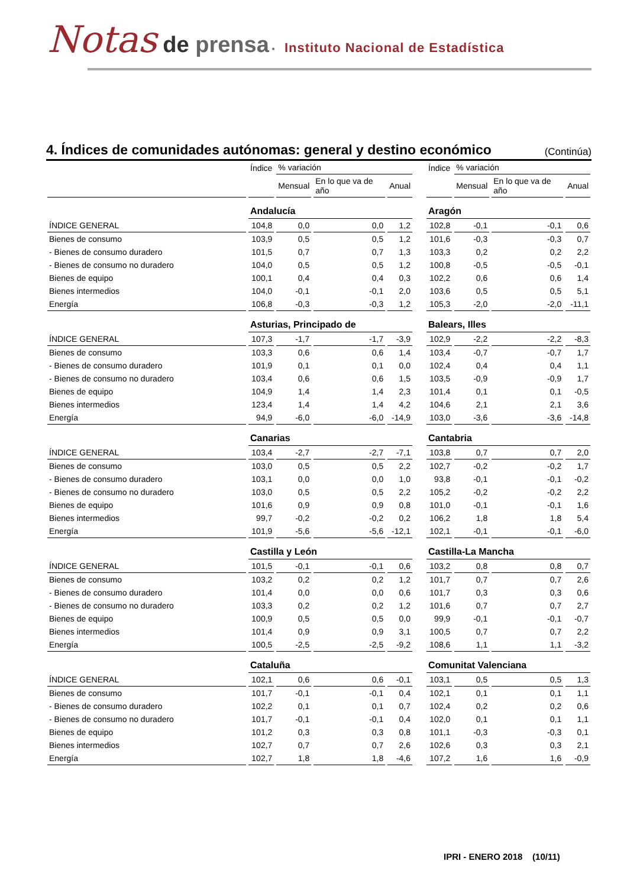Notas de prensa • Instituto Nacional de Estadística
4. Índices de comunidades autónomas: general y destino económico (Continúa)
| | Índice | % variación | | | | Índice | % variación | | |
| --- | --- | --- | --- | --- | --- | --- | --- | --- | --- |
| | | Mensual | En lo que va de año | Anual | | | Mensual | En lo que va de año | Anual |
| | Andalucía | | | | | Aragón | | | |
| ÍNDICE GENERAL | 104,8 | 0,0 | 0,0 | 1,2 | | 102,8 | -0,1 | -0,1 | 0,6 |
| Bienes de consumo | 103,9 | 0,5 | 0,5 | 1,2 | | 101,6 | -0,3 | -0,3 | 0,7 |
| - Bienes de consumo duradero | 101,5 | 0,7 | 0,7 | 1,3 | | 103,3 | 0,2 | 0,2 | 2,2 |
| - Bienes de consumo no duradero | 104,0 | 0,5 | 0,5 | 1,2 | | 100,8 | -0,5 | -0,5 | -0,1 |
| Bienes de equipo | 100,1 | 0,4 | 0,4 | 0,3 | | 102,2 | 0,6 | 0,6 | 1,4 |
| Bienes intermedios | 104,0 | -0,1 | -0,1 | 2,0 | | 103,6 | 0,5 | 0,5 | 5,1 |
| Energía | 106,8 | -0,3 | -0,3 | 1,2 | | 105,3 | -2,0 | -2,0 | -11,1 |
| | Asturias, Principado de | | | | | Balears, Illes | | | |
| ÍNDICE GENERAL | 107,3 | -1,7 | -1,7 | -3,9 | | 102,9 | -2,2 | -2,2 | -8,3 |
| Bienes de consumo | 103,3 | 0,6 | 0,6 | 1,4 | | 103,4 | -0,7 | -0,7 | 1,7 |
| - Bienes de consumo duradero | 101,9 | 0,1 | 0,1 | 0,0 | | 102,4 | 0,4 | 0,4 | 1,1 |
| - Bienes de consumo no duradero | 103,4 | 0,6 | 0,6 | 1,5 | | 103,5 | -0,9 | -0,9 | 1,7 |
| Bienes de equipo | 104,9 | 1,4 | 1,4 | 2,3 | | 101,4 | 0,1 | 0,1 | -0,5 |
| Bienes intermedios | 123,4 | 1,4 | 1,4 | 4,2 | | 104,6 | 2,1 | 2,1 | 3,6 |
| Energía | 94,9 | -6,0 | -6,0 | -14,9 | | 103,0 | -3,6 | -3,6 | -14,8 |
| | Canarias | | | | | Cantabria | | | |
| ÍNDICE GENERAL | 103,4 | -2,7 | -2,7 | -7,1 | | 103,8 | 0,7 | 0,7 | 2,0 |
| Bienes de consumo | 103,0 | 0,5 | 0,5 | 2,2 | | 102,7 | -0,2 | -0,2 | 1,7 |
| - Bienes de consumo duradero | 103,1 | 0,0 | 0,0 | 1,0 | | 93,8 | -0,1 | -0,1 | -0,2 |
| - Bienes de consumo no duradero | 103,0 | 0,5 | 0,5 | 2,2 | | 105,2 | -0,2 | -0,2 | 2,2 |
| Bienes de equipo | 101,6 | 0,9 | 0,9 | 0,8 | | 101,0 | -0,1 | -0,1 | 1,6 |
| Bienes intermedios | 99,7 | -0,2 | -0,2 | 0,2 | | 106,2 | 1,8 | 1,8 | 5,4 |
| Energía | 101,9 | -5,6 | -5,6 | -12,1 | | 102,1 | -0,1 | -0,1 | -6,0 |
| | Castilla y León | | | | | Castilla-La Mancha | | | |
| ÍNDICE GENERAL | 101,5 | -0,1 | -0,1 | 0,6 | | 103,2 | 0,8 | 0,8 | 0,7 |
| Bienes de consumo | 103,2 | 0,2 | 0,2 | 1,2 | | 101,7 | 0,7 | 0,7 | 2,6 |
| - Bienes de consumo duradero | 101,4 | 0,0 | 0,0 | 0,6 | | 101,7 | 0,3 | 0,3 | 0,6 |
| - Bienes de consumo no duradero | 103,3 | 0,2 | 0,2 | 1,2 | | 101,6 | 0,7 | 0,7 | 2,7 |
| Bienes de equipo | 100,9 | 0,5 | 0,5 | 0,0 | | 99,9 | -0,1 | -0,1 | -0,7 |
| Bienes intermedios | 101,4 | 0,9 | 0,9 | 3,1 | | 100,5 | 0,7 | 0,7 | 2,2 |
| Energía | 100,5 | -2,5 | -2,5 | -9,2 | | 108,6 | 1,1 | 1,1 | -3,2 |
| | Cataluña | | | | | Comunitat Valenciana | | | |
| ÍNDICE GENERAL | 102,1 | 0,6 | 0,6 | -0,1 | | 103,1 | 0,5 | 0,5 | 1,3 |
| Bienes de consumo | 101,7 | -0,1 | -0,1 | 0,4 | | 102,1 | 0,1 | 0,1 | 1,1 |
| - Bienes de consumo duradero | 102,2 | 0,1 | 0,1 | 0,7 | | 102,4 | 0,2 | 0,2 | 0,6 |
| - Bienes de consumo no duradero | 101,7 | -0,1 | -0,1 | 0,4 | | 102,0 | 0,1 | 0,1 | 1,1 |
| Bienes de equipo | 101,2 | 0,3 | 0,3 | 0,8 | | 101,1 | -0,3 | -0,3 | 0,1 |
| Bienes intermedios | 102,7 | 0,7 | 0,7 | 2,6 | | 102,6 | 0,3 | 0,3 | 2,1 |
| Energía | 102,7 | 1,8 | 1,8 | -4,6 | | 107,2 | 1,6 | 1,6 | -0,9 |
IPRI - ENERO 2018 (10/11)